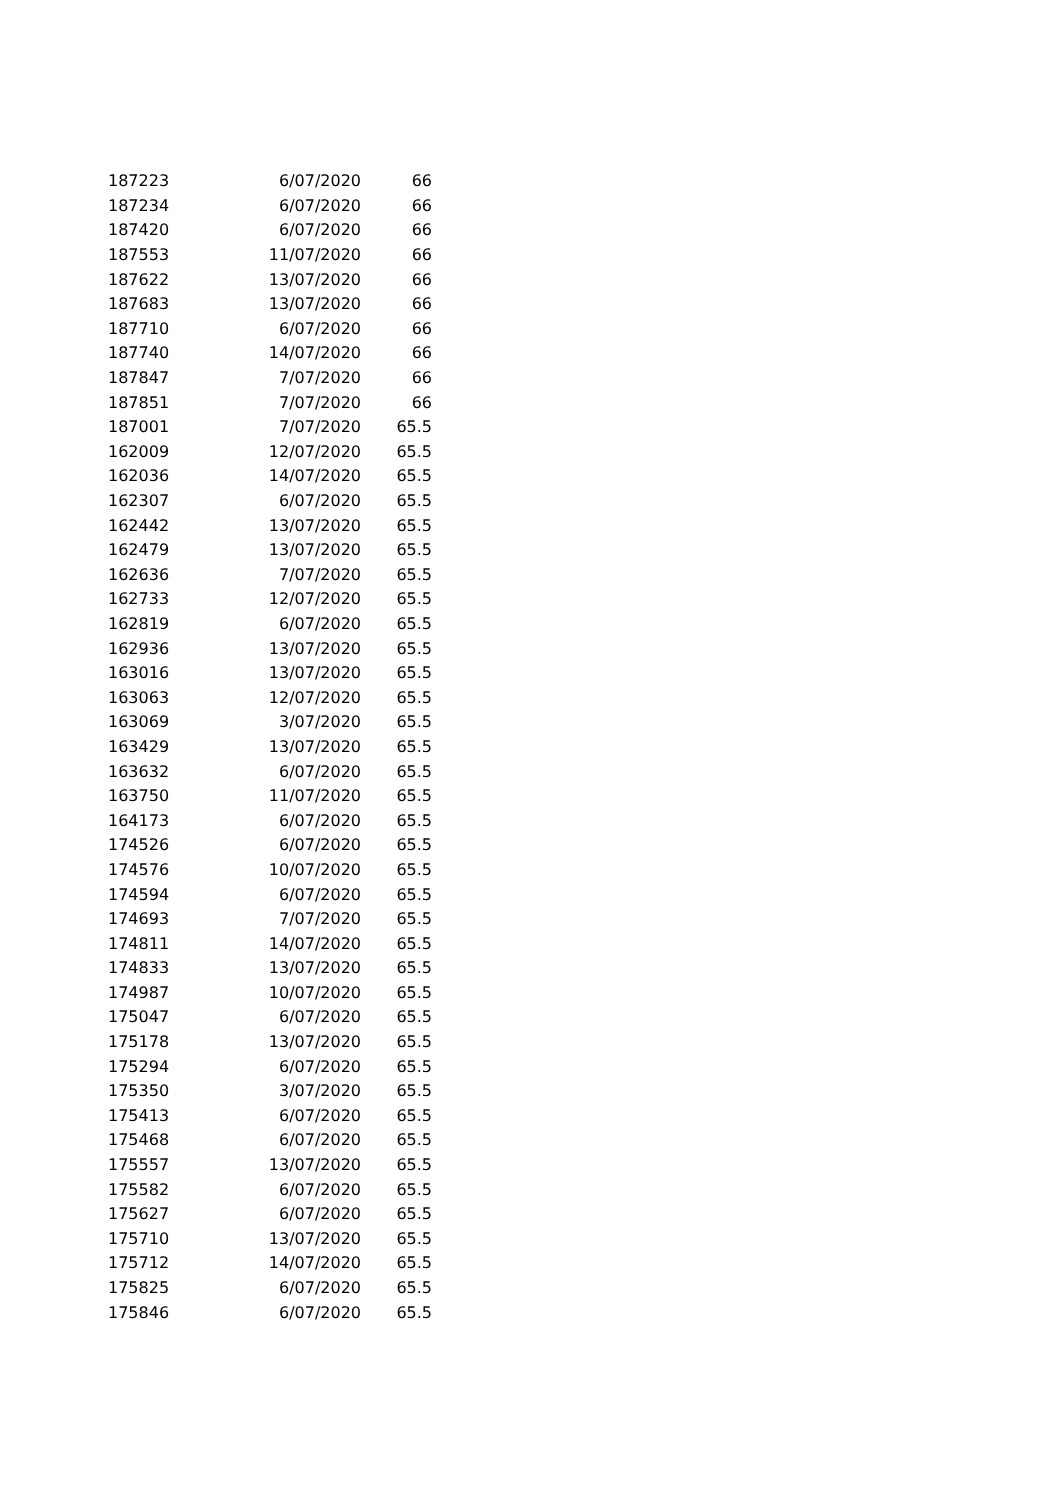| 187223 | 6/07/2020 | 66 |
| 187234 | 6/07/2020 | 66 |
| 187420 | 6/07/2020 | 66 |
| 187553 | 11/07/2020 | 66 |
| 187622 | 13/07/2020 | 66 |
| 187683 | 13/07/2020 | 66 |
| 187710 | 6/07/2020 | 66 |
| 187740 | 14/07/2020 | 66 |
| 187847 | 7/07/2020 | 66 |
| 187851 | 7/07/2020 | 66 |
| 187001 | 7/07/2020 | 65.5 |
| 162009 | 12/07/2020 | 65.5 |
| 162036 | 14/07/2020 | 65.5 |
| 162307 | 6/07/2020 | 65.5 |
| 162442 | 13/07/2020 | 65.5 |
| 162479 | 13/07/2020 | 65.5 |
| 162636 | 7/07/2020 | 65.5 |
| 162733 | 12/07/2020 | 65.5 |
| 162819 | 6/07/2020 | 65.5 |
| 162936 | 13/07/2020 | 65.5 |
| 163016 | 13/07/2020 | 65.5 |
| 163063 | 12/07/2020 | 65.5 |
| 163069 | 3/07/2020 | 65.5 |
| 163429 | 13/07/2020 | 65.5 |
| 163632 | 6/07/2020 | 65.5 |
| 163750 | 11/07/2020 | 65.5 |
| 164173 | 6/07/2020 | 65.5 |
| 174526 | 6/07/2020 | 65.5 |
| 174576 | 10/07/2020 | 65.5 |
| 174594 | 6/07/2020 | 65.5 |
| 174693 | 7/07/2020 | 65.5 |
| 174811 | 14/07/2020 | 65.5 |
| 174833 | 13/07/2020 | 65.5 |
| 174987 | 10/07/2020 | 65.5 |
| 175047 | 6/07/2020 | 65.5 |
| 175178 | 13/07/2020 | 65.5 |
| 175294 | 6/07/2020 | 65.5 |
| 175350 | 3/07/2020 | 65.5 |
| 175413 | 6/07/2020 | 65.5 |
| 175468 | 6/07/2020 | 65.5 |
| 175557 | 13/07/2020 | 65.5 |
| 175582 | 6/07/2020 | 65.5 |
| 175627 | 6/07/2020 | 65.5 |
| 175710 | 13/07/2020 | 65.5 |
| 175712 | 14/07/2020 | 65.5 |
| 175825 | 6/07/2020 | 65.5 |
| 175846 | 6/07/2020 | 65.5 |